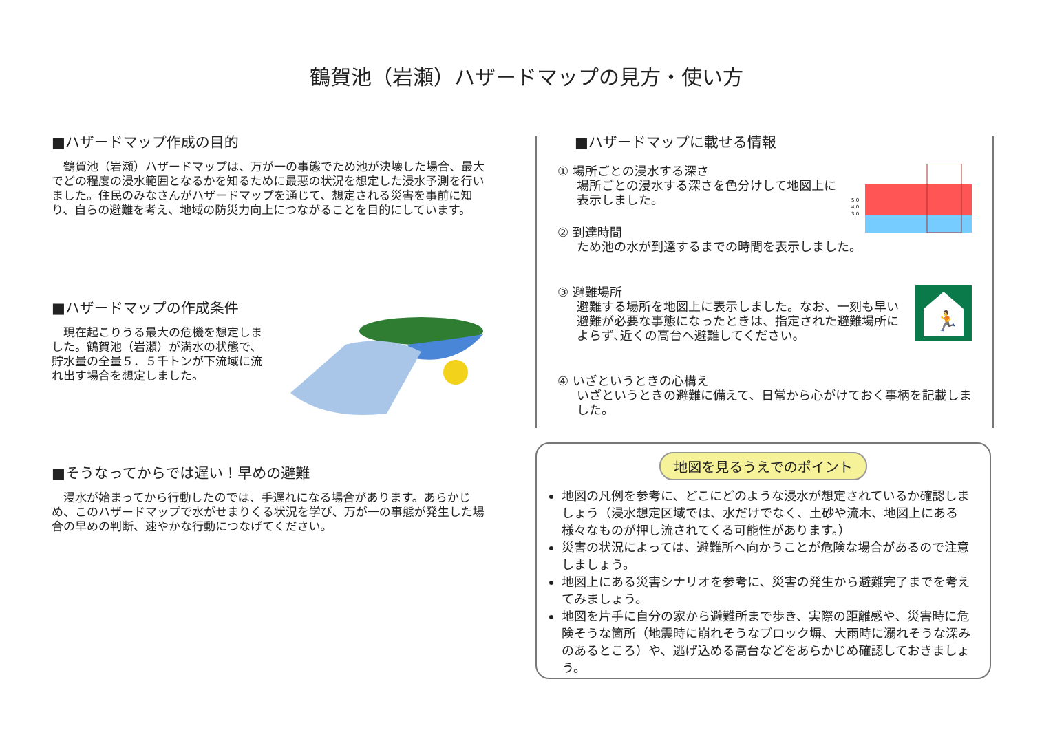鶴賀池（岩瀬）ハザードマップの見方・使い方
■ハザードマップ作成の目的
　鶴賀池（岩瀬）ハザードマップは、万が一の事態でため池が決壊した場合、最大でどの程度の浸水範囲となるかを知るために最悪の状況を想定した浸水予測を行いました。住民のみなさんがハザードマップを通じて、想定される災害を事前に知り、自らの避難を考え、地域の防災力向上につながることを目的にしています。
■ハザードマップの作成条件
　現在起こりうる最大の危機を想定しました。鶴賀池（岩瀬）が満水の状態で、貯水量の全量５．５千トンが下流域に流れ出す場合を想定しました。
■そうなってからでは遅い！早めの避難
　浸水が始まってから行動したのでは、手遅れになる場合があります。あらかじめ、このハザードマップで水がせまりくる状況を学び、万が一の事態が発生した場合の早めの判断、速やかな行動につなげてください。
■ハザードマップに載せる情報
5.0
4.0
3.0
① 場所ごとの浸水する深さ
場所ごとの浸水する深さを色分けして地図上に表示しました。
② 到達時間
ため池の水が到達するまでの時間を表示しました。
🏃
③ 避難場所
避難する場所を地図上に表示しました。なお、一刻も早い避難が必要な事態になったときは、指定された避難場所によらず､近くの高台へ避難してください。
④ いざというときの心構え
いざというときの避難に備えて、日常から心がけておく事柄を記載しました。
地図を見るうえでのポイント
地図の凡例を参考に、どこにどのような浸水が想定されているか確認しましょう（浸水想定区域では、水だけでなく、土砂や流木、地図上にある様々なものが押し流されてくる可能性があります。）
災害の状況によっては、避難所へ向かうことが危険な場合があるので注意しましょう。
地図上にある災害シナリオを参考に、災害の発生から避難完了までを考えてみましょう。
地図を片手に自分の家から避難所まで歩き、実際の距離感や、災害時に危険そうな箇所（地震時に崩れそうなブロック塀、大雨時に溺れそうな深みのあるところ）や、逃げ込める高台などをあらかじめ確認しておきましょう。